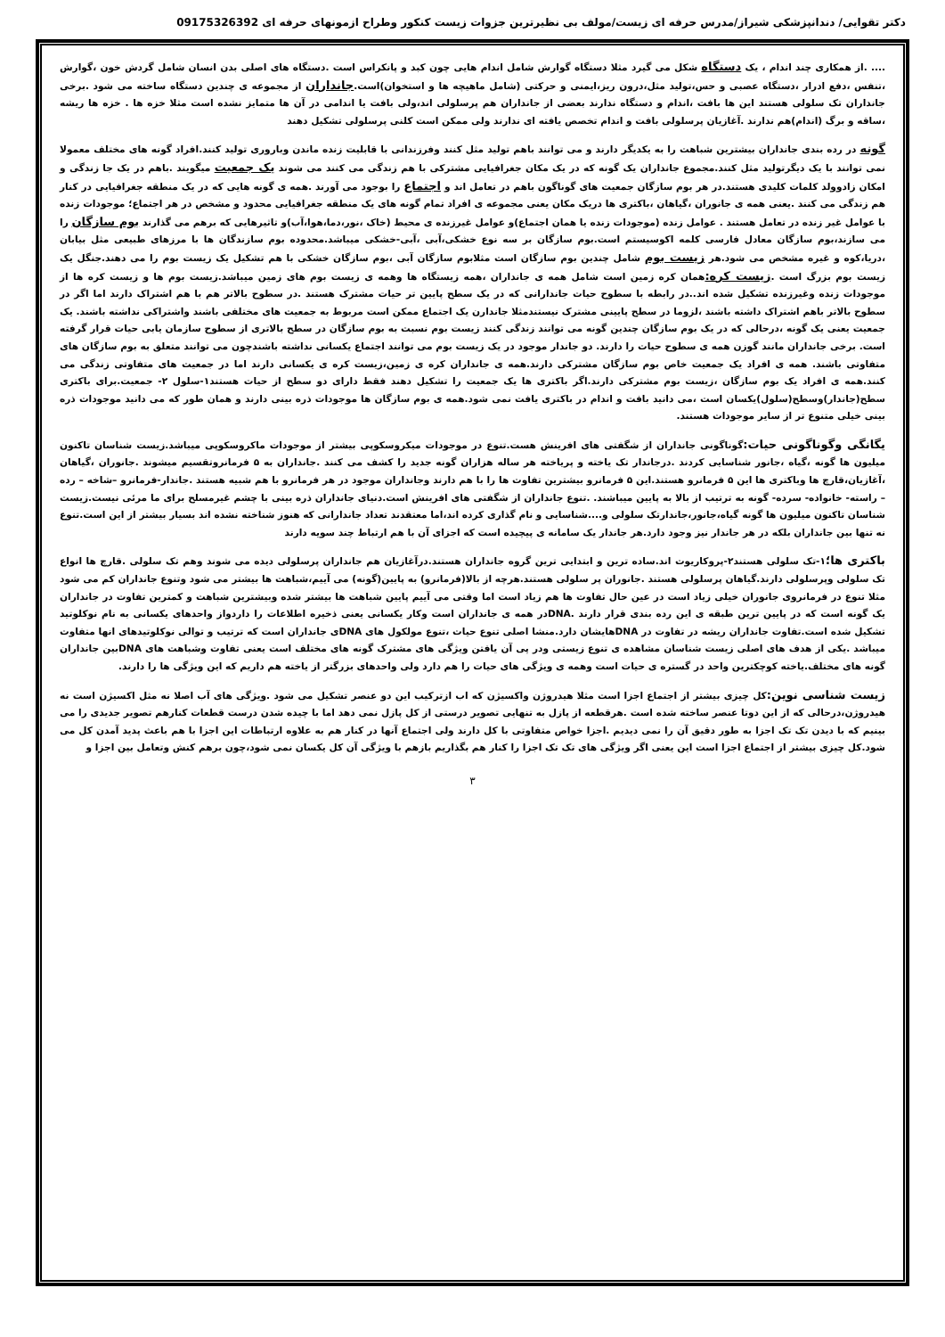دکتر تقوایی/ دندانپزشکی شیراز/مدرس حرفه ای زیست/مولف بی نظیرترین جزوات زیست کنکور وطراح ازمونهای حرفه ای 09175326392
.... .از همکاری چند اندام ، یک دستگاه شکل می گیرد مثلا دستگاه گوارش شامل اندام هایی چون کبد و پانکراس است .دستگاه های اصلی بدن انسان شامل گردش خون ،گوارش ،تنفس ،دفع ادرار ،دستگاه عصبی و حس،تولید مثل،درون ریز،ایمنی و حرکتی (شامل ماهیچه ها و استخوان)است.جانداران از مجموعه ی چندین دستگاه ساخته می شود .برخی جانداران تک سلولی هستند این ها بافت ،اندام و دستگاه ندارند بعضی از جانداران هم پرسلولی اند،ولی بافت یا اندامی در آن ها متمایز نشده است مثلا خزه ها . خزه ها ریشه ،ساقه و برگ (اندام)هم ندارند .آغازیان پرسلولی بافت و اندام تخصص یافته ای ندارند ولی ممکن است کلنی پرسلولی تشکیل دهند
گونه در رده بندی جانداران بیشترین شباهت را به یکدیگر دارند و می توانند باهم تولید مثل کنند وفرزندانی با قابلیت زنده ماندن وباروری تولید کنند.افراد گونه های مختلف معمولا نمی توانند با یک دیگرتولید مثل کنند.مجموع جانداران یک گونه که در یک مکان جغرافیایی مشترکی با هم زندگی می کنند می شوند یک جمعیت میگویند .باهم در یک جا زندگی و امکان زادوولد کلمات کلیدی هستند.در هر بوم سازگان جمعیت های گوناگون باهم در تعامل اند و اجتماع را بوجود می آورند .همه ی گونه هایی که در یک منطقه جغرافیایی در کنار هم زندگی می کنند .یعنی همه ی جانوران ،گیاهان ،باکتری ها دریک مکان یعنی مجموعه ی افراد تمام گونه های یک منطقه جغرافیایی محدود و مشخص در هر اجتماع؛ موجودات زنده با عوامل غیر زنده در تعامل هستند . عوامل زنده (موجودات زنده یا همان اجتماع)و عوامل غیرزنده ی محیط (خاک ،نور،دما،هوا،آب)و تاثیرهایی که برهم می گذارند بوم سازگان را می سازند،بوم سازگان معادل فارسی کلمه اکوسیستم است.بوم سازگان بر سه نوع خشکی،آبی ،آبی-خشکی میباشد.محدوده بوم سازندگان ها با مرزهای طبیعی مثل بیابان ،دریا،کوه و غیره مشخص می شود.هر زیست بوم شامل چندین بوم سازگان است مثلابوم سازگان آبی ،بوم سازگان خشکی با هم تشکیل یک زیست بوم را می دهند.جنگل یک زیست بوم بزرگ است .زیست کره: همان کره زمین است شامل همه ی جانداران ،همه زیستگاه ها وهمه ی زیست بوم های زمین میباشد.زیست بوم ها و زیست کره ها از موجودات زنده وغیرزنده تشکیل شده اند..در رابطه با سطوح حیات جاندارانی که در یک سطح پایین تر حیات مشترک هستند .در سطوح بالاتر هم با هم اشتراک دارند اما اگر در سطوح بالاتر باهم اشتراک داشته باشند ،لزوما در سطح پایینی مشترک نیستندمثلا جاندارن یک اجتماع ممکن است مربوط به جمعیت های مختلفی باشند واشتراکی نداشته باشند. یک جمعیت یعنی یک گونه ،درحالی که در یک بوم سازگان چندین گونه می توانند زندگی کنند زیست بوم نسبت به بوم سازگان در سطح بالاتری از سطوح سازمان یابی حیات قرار گرفته است. برخی جانداران مانند گوزن همه ی سطوح حیات را دارند. دو جاندار موجود در یک زیست بوم می توانند اجتماع یکسانی نداشته باشندچون می توانند متعلق به بوم سازگان های متفاوتی باشند. همه ی افراد یک جمعیت خاص بوم سازگان مشترکی دارند.همه ی جانداران کره ی زمین،زیست کره ی یکسانی دارند اما در جمعیت های متفاوتی زندگی می کنند.همه ی افراد یک بوم سازگان ،زیست بوم مشترکی دارند.اگر باکتری ها یک جمعیت را تشکیل دهند فقط دارای دو سطح از حیات هستند۱-سلول ۲- جمعیت.برای باکتری سطح(جاندار)وسطح(سلول)یکسان است ،می دانید بافت و اندام در باکتری یافت نمی شود.همه ی بوم سازگان ها موجودات ذره بینی دارند و همان طور که می دانید موجودات ذره بینی خیلی متنوع تر از سایر موجودات هستند.
یگانگی وگوناگونی حیات: گوناگونی جانداران از شگفتی های افرینش هست.تنوع در موجودات میکروسکوپی بیشتر از موجودات ماکروسکوپی میباشد.زیست شناسان تاکنون میلیون ها گونه ،گیاه ،جانور شناسایی کردند .درجاندار تک یاخته و پریاخته هر ساله هزاران گونه جدید را کشف می کنند .جانداران به ۵ فرمانروتقسیم میشوند .جانوران ،گیاهان ،آغازیان،قارچ ها وباکتری ها این ۵ فرمانرو هستند.این ۵ فرمانرو بیشترین تفاوت ها را با هم دارند وجانداران موجود در هر فرمانرو با هم شبیه هستند .جاندار-فرمانرو –شاخه – رده – راسته- خانواده- سرده- گونه به ترتیب از بالا به پایین میباشند. .تنوع جانداران از شگفتی های افرینش است.دنیای جانداران ذره بینی با چشم غیرمسلح برای ما مرئی نیست.زیست شناسان تاکنون میلیون ها گونه گیاه،جانور،جاندارتک سلولی و....شناسایی و نام گذاری کرده اند،اما معتقدند تعداد جاندارانی که هنوز شناخته نشده اند بسیار بیشتر از این است.تنوع نه تنها بین جانداران بلکه در هر جاندار نیز وجود دارد.هر جاندار یک سامانه ی پیچیده است که اجزای آن با هم ارتباط چند سویه دارند
باکتری ها؛۱-تک سلولی هستند۲-پروکاریوت اند.ساده ترین و ابتدایی ترین گروه جانداران هستند.درآغازیان هم جانداران پرسلولی دیده می شوند وهم تک سلولی .قارچ ها انواع تک سلولی وپرسلولی دارند.گیاهان پرسلولی هستند .جانوران پر سلولی هستند.هرچه از بالا(فرمانرو) به پایین(گونه) می آییم،شباهت ها بیشتر می شود وتنوع جانداران کم می شود مثلا تنوع در فرمانروی جانوران خیلی زیاد است در عین حال تفاوت ها هم زیاد است اما وقتی می آییم پایین شباهت ها بیشتر شده وبیشترین شباهت و کمترین تفاوت در جانداران یک گونه است که در پایین ترین طبقه ی این رده بندی قرار دارند .DNAدر همه ی جانداران است وکار یکسانی یعنی ذخیره اطلاعات را داردواز واحدهای یکسانی به نام نوکلوتید تشکیل شده است.تفاوت جانداران ریشه در تفاوت در DNAهایشان دارد.منشا اصلی تنوع حیات ،تنوع مولکول های DNAی جانداران است که ترتیب و توالی نوکلوتیدهای انها متفاوت میباشد .یکی از هدف های اصلی زیست شناسان مشاهده ی تنوع زیستی ودر پی آن یافتن ویژگی های مشترک گونه های مختلف است یعنی تفاوت وشباهت های DNAبین جانداران گونه های مختلف.یاخته کوچکترین واحد در گستره ی حیات است وهمه ی ویژگی های حیات را هم دارد ولی واحدهای بزرگتر از یاخته هم داریم که این ویژگی ها را دارند.
زیست شناسی نوین: کل چیزی بیشتر از اجتماع اجزا است مثلا هیدروژن واکسیژن که اب ازترکیب این دو عنصر تشکیل می شود .ویژگی های آب اصلا نه مثل اکسیژن است نه هیدروژن،درحالی که از این دوتا عنصر ساخته شده است .هرقطعه از پازل به تنهایی تصویر درستی از کل پازل نمی دهد اما با چیده شدن درست قطعات کنارهم تصویر جدیدی را می بینیم که با دیدن تک تک اجزا به طور دقیق آن را نمی دیدیم .اجزا خواص متفاوتی با کل دارند ولی اجتماع آنها در کنار هم به علاوه ارتباطات این اجزا با هم باعث پدید آمدن کل می شود.کل چیزی بیشتر از اجتماع اجزا است این یعنی اگر ویژگی های تک تک اجزا را کنار هم بگذاریم بازهم با ویژگی آن کل یکسان نمی شود،چون برهم کنش وتعامل بین اجزا و
۳